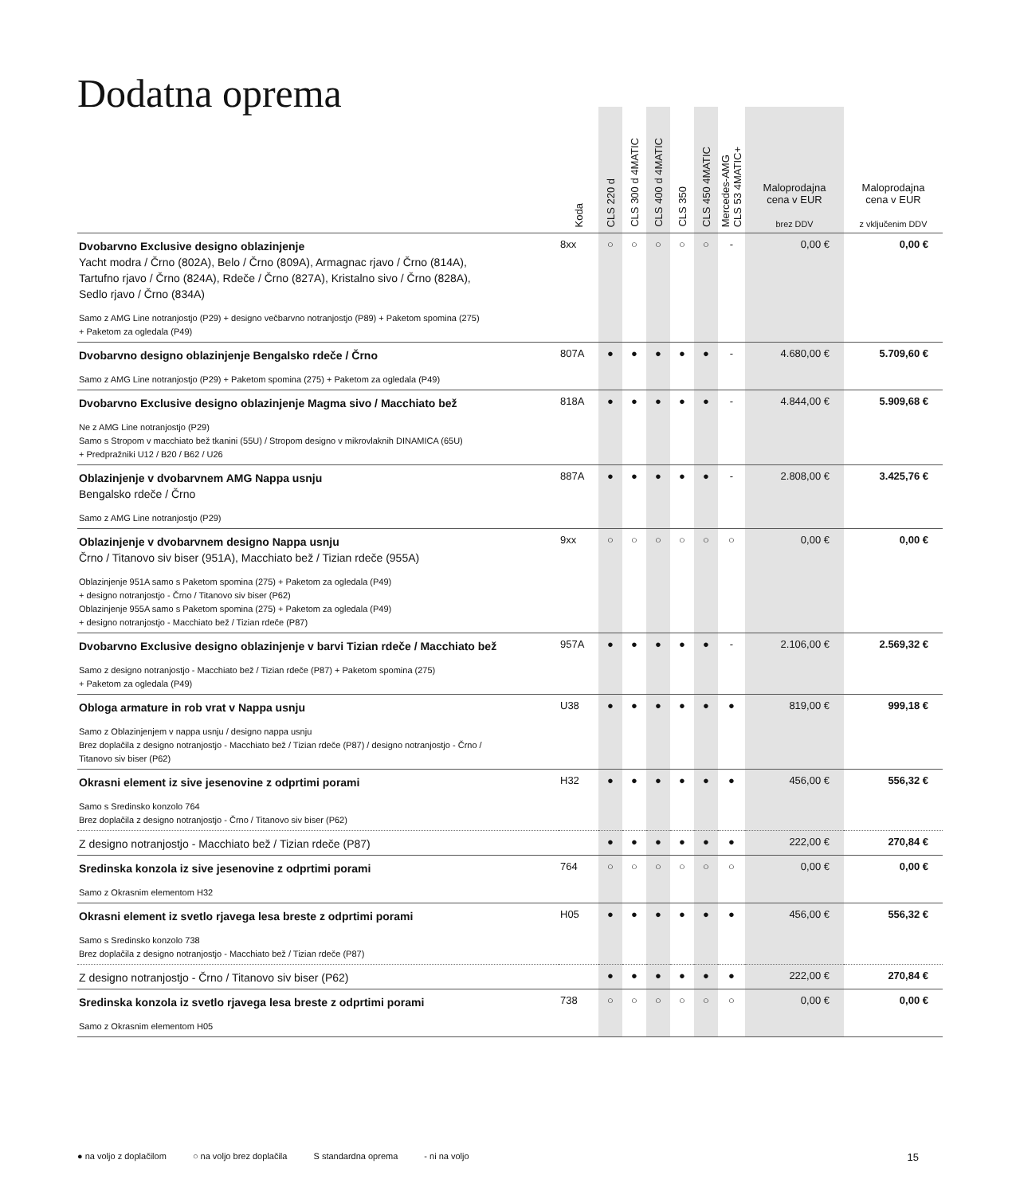Dodatna oprema
| | Koda | CLS 220 d | CLS 300 d 4MATIC | CLS 400 d 4MATIC | CLS 350 | CLS 450 4MATIC | Mercedes-AMG CLS 53 4MATIC+ | Maloprodajna cena v EUR brez DDV | Maloprodajna cena v EUR z vključenim DDV |
| --- | --- | --- | --- | --- | --- | --- | --- | --- | --- |
| Dvobarvno Exclusive designo oblazinjenje Yacht modra / Črno (802A), Belo / Črno (809A), Armagnac rjavo / Črno (814A), Tartufno rjavo / Črno (824A), Rdeče / Črno (827A), Kristalno sivo / Črno (828A), Sedlo rjavo / Črno (834A) Samo z AMG Line notranjostjo (P29) + designo večbarvno notranjostjo (P89) + Paketom spomina (275) + Paketom za ogledala (P49) | 8xx | ○ | ○ | ○ | ○ | ○ | - | 0,00 € | 0,00 € |
| Dvobarvno designo oblazinjenje Bengalsko rdeče / Črno Samo z AMG Line notranjostjo (P29) + Paketom spomina (275) + Paketom za ogledala (P49) | 807A | ● | ● | ● | ● | ● | - | 4.680,00 € | 5.709,60 € |
| Dvobarvno Exclusive designo oblazinjenje Magma sivo / Macchiato bež Ne z AMG Line notranjostjo (P29) Samo s Stropom v macchiato bež tkanini (55U) / Stropom designo v mikrovlaknih DINAMICA (65U) + Predpražniki U12 / B20 / B62 / U26 | 818A | ● | ● | ● | ● | ● | - | 4.844,00 € | 5.909,68 € |
| Oblazinjenje v dvobarvnem AMG Nappa usnju Bengalsko rdeče / Črno Samo z AMG Line notranjostjo (P29) | 887A | ● | ● | ● | ● | ● | - | 2.808,00 € | 3.425,76 € |
| Oblazinjenje v dvobarvnem designo Nappa usnju Črno / Titanovo siv biser (951A), Macchiato bež / Tizian rdeče (955A) Oblazinjenje 951A samo s Paketom spomina (275) + Paketom za ogledala (P49) + designo notranjostjo - Črno / Titanovo siv biser (P62) Oblazinjenje 955A samo s Paketom spomina (275) + Paketom za ogledala (P49) + designo notranjostjo - Macchiato bež / Tizian rdeče (P87) | 9xx | ○ | ○ | ○ | ○ | ○ | ○ | 0,00 € | 0,00 € |
| Dvobarvno Exclusive designo oblazinjenje v barvi Tizian rdeče / Macchiato bež Samo z designo notranjostjo - Macchiato bež / Tizian rdeče (P87) + Paketom spomina (275) + Paketom za ogledala (P49) | 957A | ● | ● | ● | ● | ● | - | 2.106,00 € | 2.569,32 € |
| Obloga armature in rob vrat v Nappa usnju Samo z Oblazinjenjem v nappa usnju / designo nappa usnju Brez doplačila z designo notranjostjo - Macchiato bež / Tizian rdeče (P87) / designo notranjostjo - Črno / Titanovo siv biser (P62) | U38 | ● | ● | ● | ● | ● | ● | 819,00 € | 999,18 € |
| Okrasni element iz sive jesenovine z odprtimi porami Samo s Sredinsko konzolo 764 Brez doplačila z designo notranjostjo - Črno / Titanovo siv biser (P62) | H32 | ● | ● | ● | ● | ● | ● | 456,00 € | 556,32 € |
| Z designo notranjostjo - Macchiato bež / Tizian rdeče (P87) | | ● | ● | ● | ● | ● | ● | 222,00 € | 270,84 € |
| Sredinska konzola iz sive jesenovine z odprtimi porami Samo z Okrasnim elementom H32 | 764 | ○ | ○ | ○ | ○ | ○ | ○ | 0,00 € | 0,00 € |
| Okrasni element iz svetlo rjavega lesa breste z odprtimi porami Samo s Sredinsko konzolo 738 Brez doplačila z designo notranjostjo - Macchiato bež / Tizian rdeče (P87) | H05 | ● | ● | ● | ● | ● | ● | 456,00 € | 556,32 € |
| Z designo notranjostjo - Črno / Titanovo siv biser (P62) | | ● | ● | ● | ● | ● | ● | 222,00 € | 270,84 € |
| Sredinska konzola iz svetlo rjavega lesa breste z odprtimi porami Samo z Okrasnim elementom H05 | 738 | ○ | ○ | ○ | ○ | ○ | ○ | 0,00 € | 0,00 € |
15 ● na voljo z doplačilom ○ na voljo brez doplačila S standardna oprema - ni na voljo